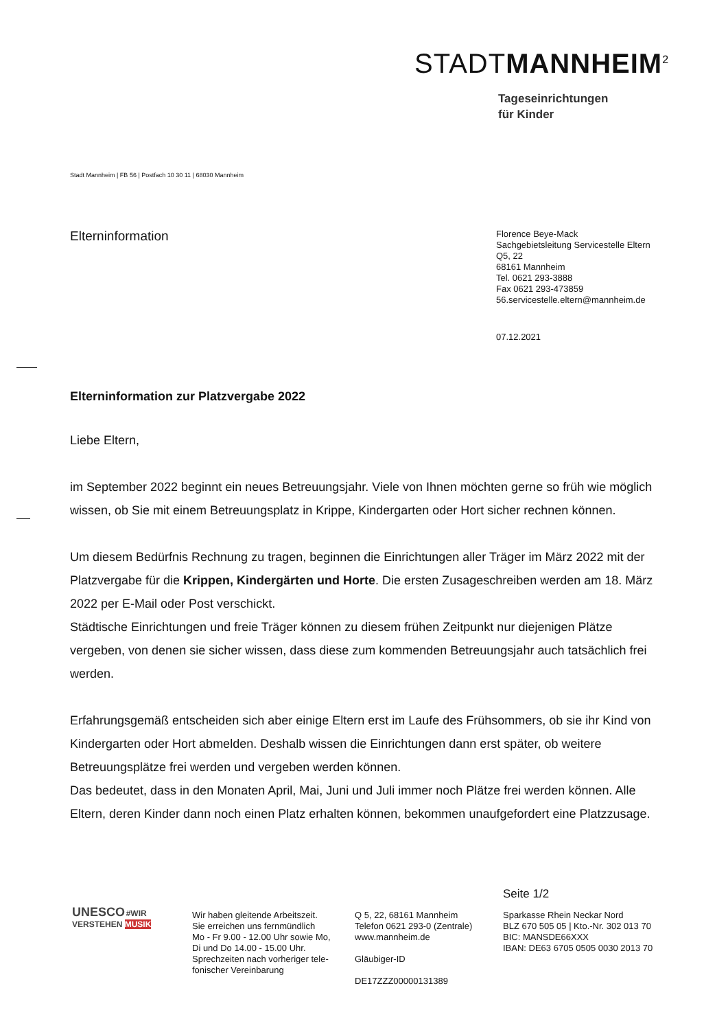STADTMANNHEIM<sup>2</sup>
Tageseinrichtungen
für Kinder
Stadt Mannheim | FB 56 | Postfach 10 30 11 | 68030 Mannheim
Elterninformation
Florence Beye-Mack
Sachgebietsleitung Servicestelle Eltern
Q5, 22
68161 Mannheim
Tel. 0621 293-3888
Fax 0621 293-473859
56.servicestelle.eltern@mannheim.de
07.12.2021
Elterninformation zur Platzvergabe 2022
Liebe Eltern,
im September 2022 beginnt ein neues Betreuungsjahr. Viele von Ihnen möchten gerne so früh wie möglich wissen, ob Sie mit einem Betreuungsplatz in Krippe, Kindergarten oder Hort sicher rechnen können.
Um diesem Bedürfnis Rechnung zu tragen, beginnen die Einrichtungen aller Träger im März 2022 mit der Platzvergabe für die Krippen, Kindergärten und Horte. Die ersten Zusageschreiben werden am 18. März 2022 per E-Mail oder Post verschickt.
Städtische Einrichtungen und freie Träger können zu diesem frühen Zeitpunkt nur diejenigen Plätze vergeben, von denen sie sicher wissen, dass diese zum kommenden Betreuungsjahr auch tatsächlich frei werden.
Erfahrungsgemäß entscheiden sich aber einige Eltern erst im Laufe des Frühsommers, ob sie ihr Kind von Kindergarten oder Hort abmelden. Deshalb wissen die Einrichtungen dann erst später, ob weitere Betreuungsplätze frei werden und vergeben werden können.
Das bedeutet, dass in den Monaten April, Mai, Juni und Juli immer noch Plätze frei werden können. Alle Eltern, deren Kinder dann noch einen Platz erhalten können, bekommen unaufgefordert eine Platzzusage.
Seite 1/2
UNESCO #WIR VERSTEHEN MUSIK
Wir haben gleitende Arbeitszeit.
Sie erreichen uns fernmündlich
Mo - Fr 9.00 - 12.00 Uhr sowie Mo,
Di und Do 14.00 - 15.00 Uhr.
Sprechzeiten nach vorheriger tele-
fonischer Vereinbarung
Q 5, 22, 68161 Mannheim
Telefon 0621 293-0 (Zentrale)
www.mannheim.de
Gläubiger-ID
DE17ZZZ00000131389
Sparkasse Rhein Neckar Nord
BLZ 670 505 05 | Kto.-Nr. 302 013 70
BIC: MANSDE66XXX
IBAN: DE63 6705 0505 0030 2013 70